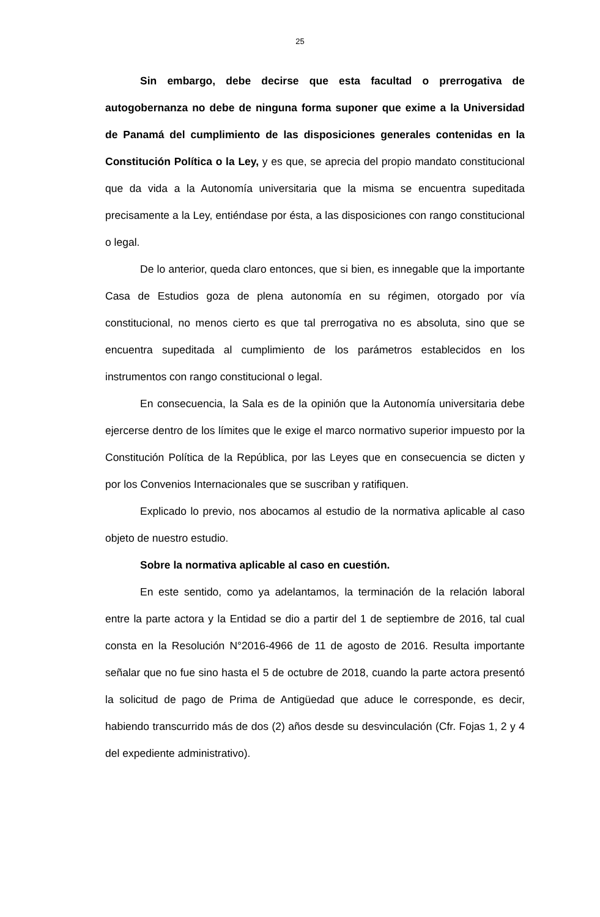25
Sin embargo, debe decirse que esta facultad o prerrogativa de autogobernanza no debe de ninguna forma suponer que exime a la Universidad de Panamá del cumplimiento de las disposiciones generales contenidas en la Constitución Política o la Ley, y es que, se aprecia del propio mandato constitucional que da vida a la Autonomía universitaria que la misma se encuentra supeditada precisamente a la Ley, entiéndase por ésta, a las disposiciones con rango constitucional o legal.
De lo anterior, queda claro entonces, que si bien, es innegable que la importante Casa de Estudios goza de plena autonomía en su régimen, otorgado por vía constitucional, no menos cierto es que tal prerrogativa no es absoluta, sino que se encuentra supeditada al cumplimiento de los parámetros establecidos en los instrumentos con rango constitucional o legal.
En consecuencia, la Sala es de la opinión que la Autonomía universitaria debe ejercerse dentro de los límites que le exige el marco normativo superior impuesto por la Constitución Política de la República, por las Leyes que en consecuencia se dicten y por los Convenios Internacionales que se suscriban y ratifiquen.
Explicado lo previo, nos abocamos al estudio de la normativa aplicable al caso objeto de nuestro estudio.
Sobre la normativa aplicable al caso en cuestión.
En este sentido, como ya adelantamos, la terminación de la relación laboral entre la parte actora y la Entidad se dio a partir del 1 de septiembre de 2016, tal cual consta en la Resolución N°2016-4966 de 11 de agosto de 2016. Resulta importante señalar que no fue sino hasta el 5 de octubre de 2018, cuando la parte actora presentó la solicitud de pago de Prima de Antigüedad que aduce le corresponde, es decir, habiendo transcurrido más de dos (2) años desde su desvinculación (Cfr. Fojas 1, 2 y 4 del expediente administrativo).